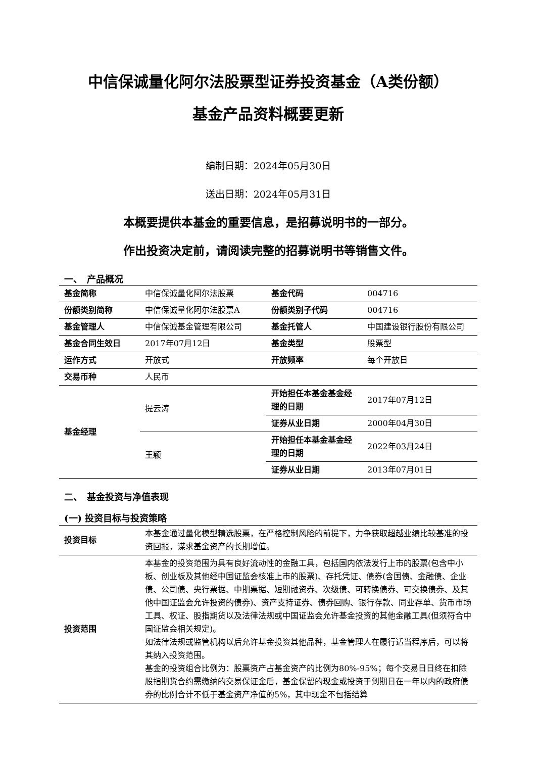中信保诚量化阿尔法股票型证券投资基金（A类份额）
基金产品资料概要更新
编制日期：2024年05月30日
送出日期：2024年05月31日
本概要提供本基金的重要信息，是招募说明书的一部分。
作出投资决定前，请阅读完整的招募说明书等销售文件。
一、　产品概况
| 基金简称 | 中信保诚量化阿尔法股票 | 基金代码 | 004716 |
| 份额类别简称 | 中信保诚量化阿尔法股票A | 份额类别子代码 | 004716 |
| 基金管理人 | 中信保诚基金管理有限公司 | 基金托管人 | 中国建设银行股份有限公司 |
| 基金合同生效日 | 2017年07月12日 | 基金类型 | 股票型 |
| 运作方式 | 开放式 | 开放频率 | 每个开放日 |
| 交易币种 | 人民币 | | |
| 基金经理 | 提云涛 | 开始担任本基金基金经理的日期 | 2017年07月12日 |
| | | 证券从业日期 | 2000年04月30日 |
| | 王颖 | 开始担任本基金基金经理的日期 | 2022年03月24日 |
| | | 证券从业日期 | 2013年07月01日 |
二、　基金投资与净值表现
(一) 投资目标与投资策略
| 投资目标 | 本基金通过量化模型精选股票，在严格控制风险的前提下，力争获取超越业绩比较基准的投资回报，谋求基金资产的长期增值。 |
| 投资范围 | 本基金的投资范围为具有良好流动性的金融工具，包括国内依法发行上市的股票(包含中小板、创业板及其他经中国证监会核准上市的股票)、存托凭证、债券(含国债、金融债、企业债、公司债、央行票据、中期票据、短期融资券、次级债、可转换债券、可交换债券、及其他中国证监会允许投资的债券)、资产支持证券、债券回购、银行存款、同业存单、货币市场工具、权证、股指期货以及法律法规或中国证监会允许基金投资的其他金融工具(但须符合中国证监会相关规定)。 如法律法规或监管机构以后允许基金投资其他品种，基金管理人在履行适当程序后，可以将其纳入投资范围。 基金的投资组合比例为：股票资产占基金资产的比例为80%-95%；每个交易日日终在扣除股指期货合约需缴纳的交易保证金后，基金保留的现金或投资于到期日在一年以内的政府债券的比例合计不低于基金资产净值的5%，其中现金不包括结算 |